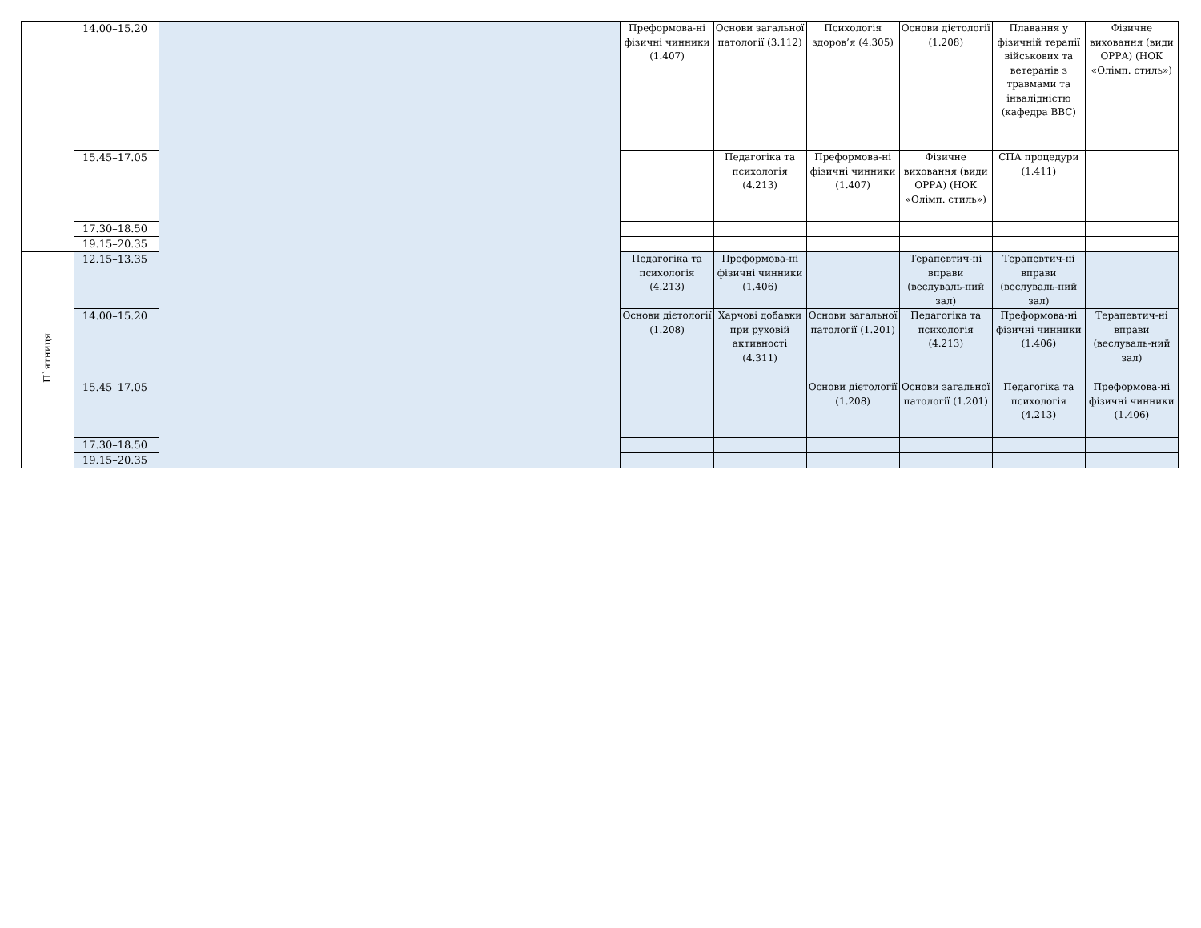| | 14.00–15.20 | | Преформова-ні фізичні чинники (1.407) | Основи загальної патології (3.112) | Психологія здоров’я (4.305) | Основи дієтології (1.208) | Плавання у фізичній терапії військових та ветеранів з травмами та інвалідністю (кафедра ВВС) | Фізичне виховання (види ОРРА) (НОК «Олімп. стиль») |
| | 15.45–17.05 | | | Педагогіка та психологія (4.213) | Преформова-ні фізичні чинники (1.407) | Фізичне виховання (види ОРРА) (НОК «Олімп. стиль») | СПА процедури (1.411) | |
| | 17.30–18.50 | | | | | | | |
| | 19.15–20.35 | | | | | | | |
| П`ятниця | 12.15–13.35 | | Педагогіка та психологія (4.213) | Преформова-ні фізичні чинники (1.406) | | Терапевтич-ні вправи (веслуваль-ний зал) | Терапевтич-ні вправи (веслуваль-ний зал) | |
| | 14.00–15.20 | | Основи дієтології (1.208) | Харчові добавки при руховій активності (4.311) | Основи загальної патології (1.201) | Педагогіка та психологія (4.213) | Преформова-ні фізичні чинники (1.406) | Терапевтич-ні вправи (веслуваль-ний зал) |
| | 15.45–17.05 | | | | Основи дієтології (1.208) | Основи загальної патології (1.201) | Педагогіка та психологія (4.213) | Преформова-ні фізичні чинники (1.406) |
| | 17.30–18.50 | | | | | | | |
| | 19.15–20.35 | | | | | | | |